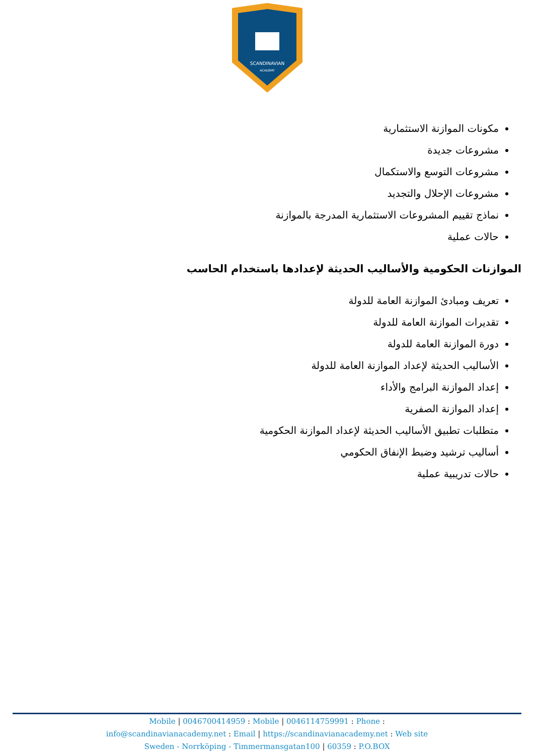SCANDINAVIAN
ACADEMY
مكونات الموازنة الاستثمارية
مشروعات جديدة
مشروعات التوسع والاستكمال
مشروعات الإحلال والتجديد
نماذج تقييم المشروعات الاستثمارية المدرجة بالموازنة
حالات عملية
الموازنات الحكومية والأساليب الحديثة لإعدادها باستخدام الحاسب
تعريف ومبادئ الموازنة العامة للدولة
تقديرات الموازنة العامة للدولة
دورة الموازنة العامة للدولة
الأساليب الحديثة لإعداد الموازنة العامة للدولة
إعداد الموازنة البرامج والأداء
إعداد الموازنة الصفرية
متطلبات تطبيق الأساليب الحديثة لإعداد الموازنة الحكومية
أساليب ترشيد وضبط الإنفاق الحكومي
حالات تدريبية عملية
Mobile | 0046700414959 : Mobile | 0046114759991 : Phone :
info@scandinavianacademy.net : Email | https://scandinavianacademy.net : Web site
Sweden - Norrköping - Timmermansgatan100 | 60359 : P.O.BOX